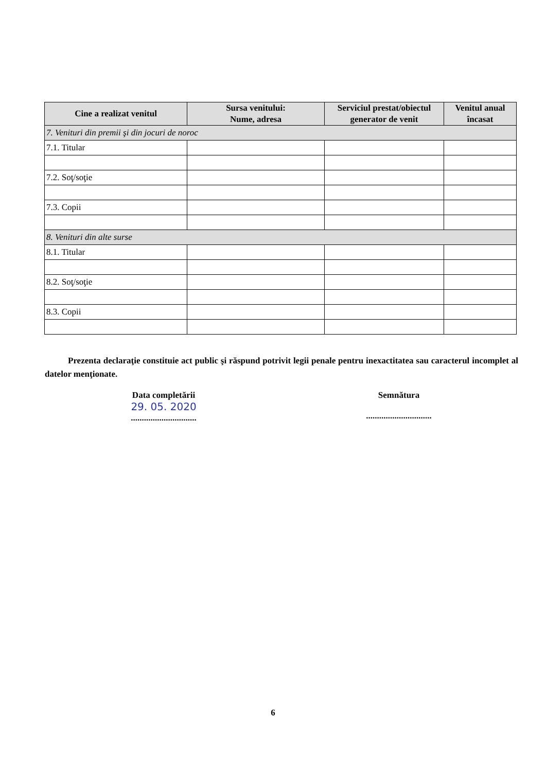| Cine a realizat venitul | Sursa venitului: Nume, adresa | Serviciul prestat/obiectul generator de venit | Venitul anual încasat |
| --- | --- | --- | --- |
| 7. Venituri din premii şi din jocuri de noroc | | | |
| 7.1. Titular | | | |
| 7.2. Soţ/soţie | | | |
| 7.3. Copii | | | |
| 8. Venituri din alte surse | | | |
| 8.1. Titular | | | |
| 8.2. Soţ/soţie | | | |
| 8.3. Copii | | | |
Prezenta declaraţie constituie act public şi răspund potrivit legii penale pentru inexactitatea sau caracterul incomplet al datelor menţionate.
Data completării
29. 05. 2020
..............................
Semnătura
..............................
6